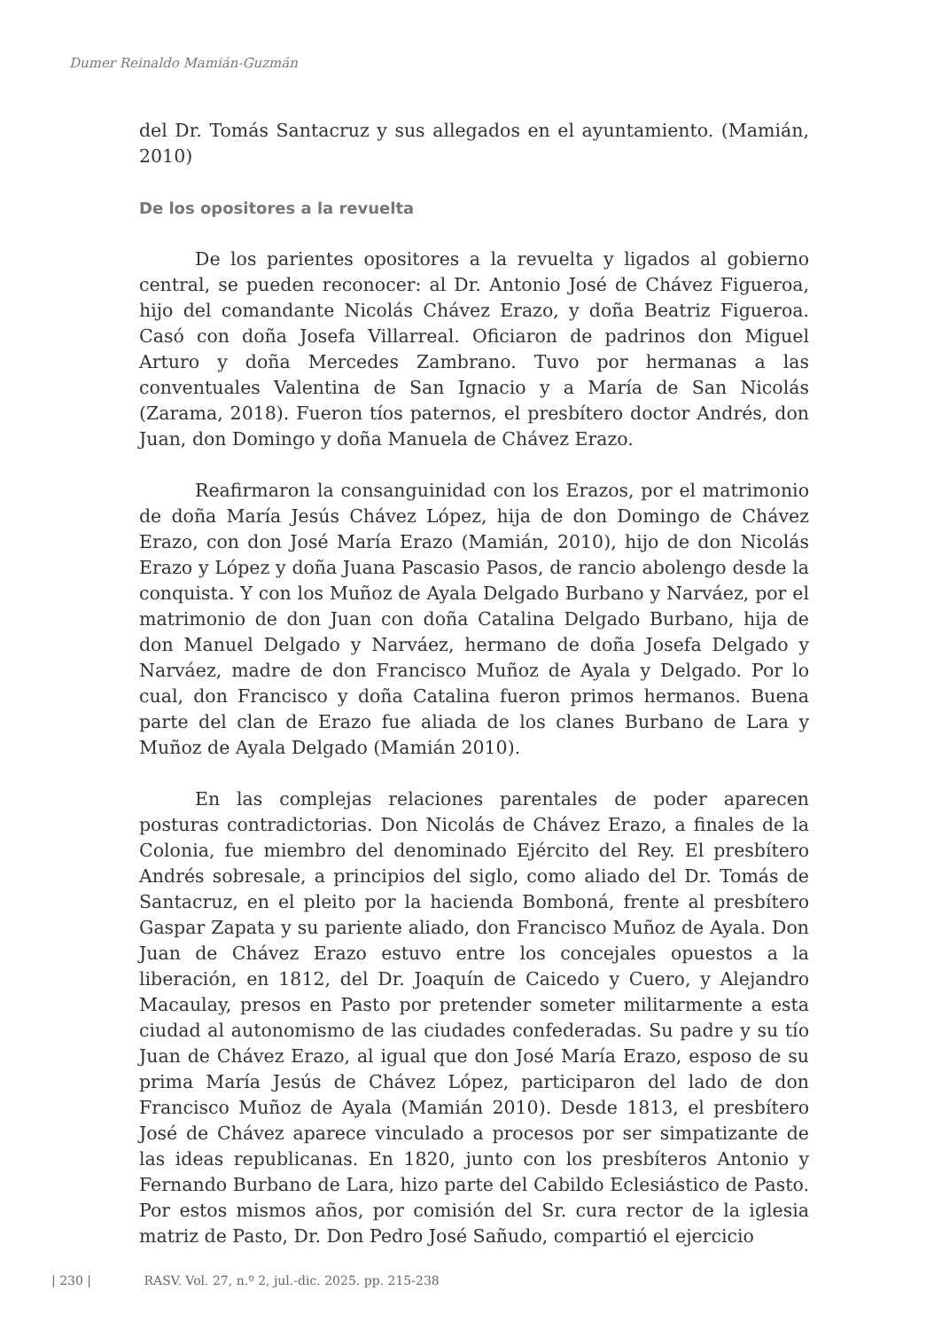Dumer Reinaldo Mamián-Guzmán
del Dr. Tomás Santacruz y sus allegados en el ayuntamiento. (Mamián, 2010)
De los opositores a la revuelta
De los parientes opositores a la revuelta y ligados al gobierno central, se pueden reconocer: al Dr. Antonio José de Chávez Figueroa, hijo del comandante Nicolás Chávez Erazo, y doña Beatriz Figueroa. Casó con doña Josefa Villarreal. Oficiaron de padrinos don Miguel Arturo y doña Mercedes Zambrano. Tuvo por hermanas a las conventuales Valentina de San Ignacio y a María de San Nicolás (Zarama, 2018). Fueron tíos paternos, el presbítero doctor Andrés, don Juan, don Domingo y doña Manuela de Chávez Erazo.
Reafirmaron la consanguinidad con los Erazos, por el matrimonio de doña María Jesús Chávez López, hija de don Domingo de Chávez Erazo, con don José María Erazo (Mamián, 2010), hijo de don Nicolás Erazo y López y doña Juana Pascasio Pasos, de rancio abolengo desde la conquista. Y con los Muñoz de Ayala Delgado Burbano y Narváez, por el matrimonio de don Juan con doña Catalina Delgado Burbano, hija de don Manuel Delgado y Narváez, hermano de doña Josefa Delgado y Narváez, madre de don Francisco Muñoz de Ayala y Delgado. Por lo cual, don Francisco y doña Catalina fueron primos hermanos. Buena parte del clan de Erazo fue aliada de los clanes Burbano de Lara y Muñoz de Ayala Delgado (Mamián 2010).
En las complejas relaciones parentales de poder aparecen posturas contradictorias. Don Nicolás de Chávez Erazo, a finales de la Colonia, fue miembro del denominado Ejército del Rey. El presbítero Andrés sobresale, a principios del siglo, como aliado del Dr. Tomás de Santacruz, en el pleito por la hacienda Bomboná, frente al presbítero Gaspar Zapata y su pariente aliado, don Francisco Muñoz de Ayala. Don Juan de Chávez Erazo estuvo entre los concejales opuestos a la liberación, en 1812, del Dr. Joaquín de Caicedo y Cuero, y Alejandro Macaulay, presos en Pasto por pretender someter militarmente a esta ciudad al autonomismo de las ciudades confederadas. Su padre y su tío Juan de Chávez Erazo, al igual que don José María Erazo, esposo de su prima María Jesús de Chávez López, participaron del lado de don Francisco Muñoz de Ayala (Mamián 2010). Desde 1813, el presbítero José de Chávez aparece vinculado a procesos por ser simpatizante de las ideas republicanas. En 1820, junto con los presbíteros Antonio y Fernando Burbano de Lara, hizo parte del Cabildo Eclesiástico de Pasto. Por estos mismos años, por comisión del Sr. cura rector de la iglesia matriz de Pasto, Dr. Don Pedro José Sañudo, compartió el ejercicio
| 230 | RASV. Vol. 27, n.º 2, jul.-dic. 2025. pp. 215-238